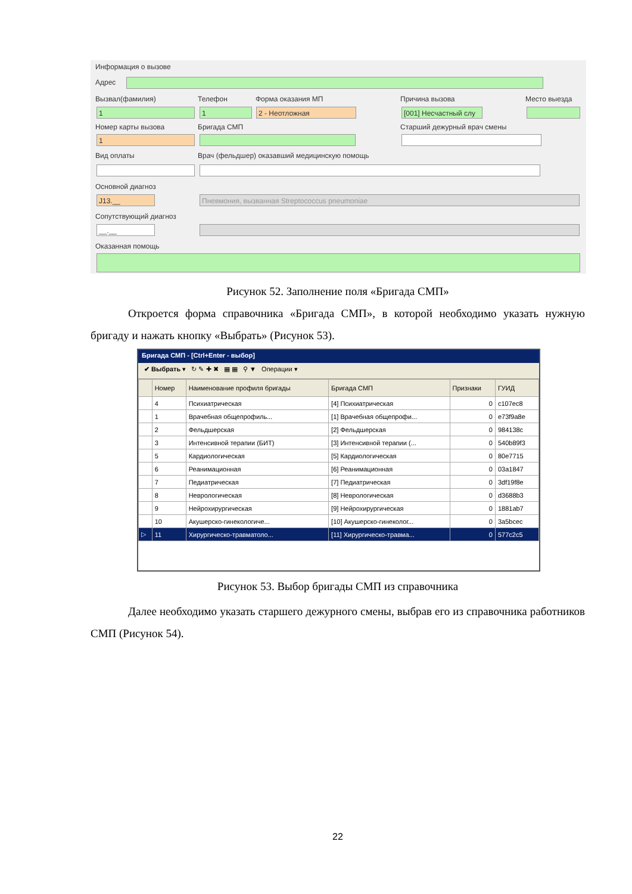Информация о вызове
Адрес
Вызвал(фамилия) Телефон Форма оказания МП Причина вызова Место выезда
1 1 2 - Неотложная
[001] Несчастный слу
Номер карты вызова Бригада СМП Старший дежурный врач смены
1
Вид оплаты
Врач (фельдшер) оказавший медицинскую помощь
Основной диагноз
J13.__ Пневмония, вызванная Streptococcus pneumoniae
Сопутствующий диагноз
__.__
Оказанная помощь
Рисунок 52. Заполнение поля «Бригада СМП»
Откроется форма справочника «Бригада СМП», в которой необходимо указать нужную бригаду и нажать кнопку «Выбрать» (Рисунок 53).
Бригада СМП - [Ctrl+Enter - выбор]
✔ Выбрать ▾ ↻ ✎ ✚ ✖ ▦ ▦ ⚲ ▼ Операции ▾
| | Номер | Наименование профиля бригады | Бригада СМП | Признаки | ГУИД |
| --- | --- | --- | --- | --- | --- |
| | 4 | Психиатрическая | [4] Психиатрическая | 0 | c107ec8 |
| | 1 | Врачебная общепрофиль... | [1] Врачебная общепрофи... | 0 | e73f9a8e |
| | 2 | Фельдшерская | [2] Фельдшерская | 0 | 984138c |
| | 3 | Интенсивной терапии (БИТ) | [3] Интенсивной терапии (... | 0 | 540b89f3 |
| | 5 | Кардиологическая | [5] Кардиологическая | 0 | 80e7715 |
| | 6 | Реанимационная | [6] Реанимационная | 0 | 03a1847 |
| | 7 | Педиатрическая | [7] Педиатрическая | 0 | 3df19f8e |
| | 8 | Неврологическая | [8] Неврологическая | 0 | d3688b3 |
| | 9 | Нейрохирургическая | [9] Нейрохирургическая | 0 | 1881ab7 |
| | 10 | Акушерско-гинекологиче... | [10] Акушерско-гинеколог... | 0 | 3a5bcec |
| ▷ | 11 | Хирургическо-травматоло... | [11] Хирургическо-травма... | 0 | 577c2c5 |
Рисунок 53. Выбор бригады СМП из справочника
Далее необходимо указать старшего дежурного смены, выбрав его из справочника работников СМП (Рисунок 54).
22